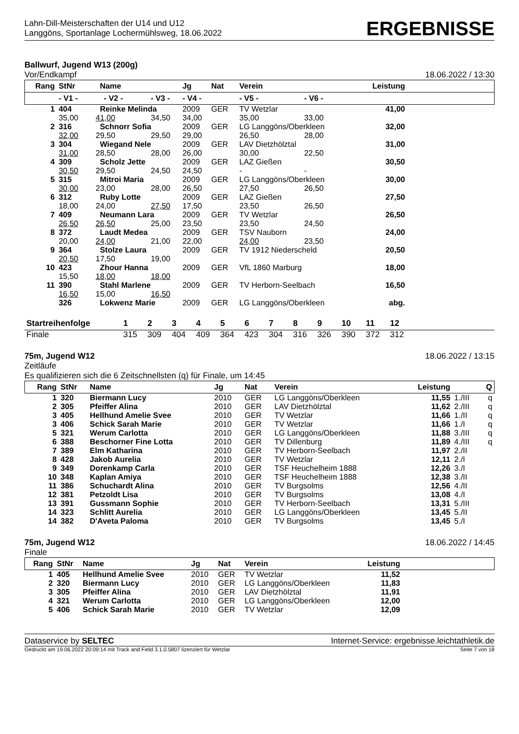Lahn-Dill-Meisterschaften der U14 und U12
Langgöns, Sportanlage Lochermühlsweg, 18.06.2022
ERGEBNISSE
Ballwurf, Jugend W13 (200g)
Vor/Endkampf 18.06.2022 / 13:30
| Rang | StNr | Name | | Jg | Nat | Verein | | Leistung | |
| --- | --- | --- | --- | --- | --- | --- | --- | --- | --- |
| | - V1 - - V2 - | | - V3 - | - V4 - | | - V5 - | - V6 - | | |
| 1 | 404 | Reinke Melinda | | 2009 | GER | TV Wetzlar | | 41,00 | |
| | 35,00 41,00 | | 34,50 | 34,00 | | 35,00 | 33,00 | | |
| 2 | 316 | Schnorr Sofia | | 2009 | GER | LG Langgöns/Oberkleen | | 32,00 | |
| | 32,00 29,50 | | 29,50 | 29,00 | | 26,50 | 28,00 | | |
| 3 | 304 | Wiegand Nele | | 2009 | GER | LAV Dietzhölztal | | 31,00 | |
| | 31,00 28,50 | | 28,00 | 26,00 | | 30,00 | 22,50 | | |
| 4 | 309 | Scholz Jette | | 2009 | GER | LAZ Gießen | | 30,50 | |
| | 30,50 29,50 | | 24,50 | 24,50 | | - | - | | |
| 5 | 315 | Mitroi Maria | | 2009 | GER | LG Langgöns/Oberkleen | | 30,00 | |
| | 30,00 23,00 | | 28,00 | 26,50 | | 27,50 | 26,50 | | |
| 6 | 312 | Ruby Lotte | | 2009 | GER | LAZ Gießen | | 27,50 | |
| | 18,00 24,00 | | 27,50 | 17,50 | | 23,50 | 26,50 | | |
| 7 | 409 | Neumann Lara | | 2009 | GER | TV Wetzlar | | 26,50 | |
| | 26,50 26,50 | | 25,00 | 23,50 | | 23,50 | 24,50 | | |
| 8 | 372 | Laudt Medea | | 2009 | GER | TSV Nauborn | | 24,00 | |
| | 20,00 24,00 | | 21,00 | 22,00 | | 24,00 | 23,50 | | |
| 9 | 364 | Stolze Laura | | 2009 | GER | TV 1912 Niederscheld | | 20,50 | |
| | 20,50 17,50 | | 19,00 | | | | | | |
| 10 | 423 | Zhour Hanna | | 2009 | GER | VfL 1860 Marburg | | 18,00 | |
| | 15,50 18,00 | | 18,00 | | | | | | |
| 11 | 390 | Stahl Marlene | | 2009 | GER | TV Herborn-Seelbach | | 16,50 | |
| | 16,50 15,00 | | 16,50 | | | | | | |
| | 326 | Lokwenz Marie | | 2009 | GER | LG Langgöns/Oberkleen | | abg. | |
| Startreihenfolge | 1 | 2 | 3 | 4 | 5 | 6 | 7 | 8 | 9 | 10 | 11 | 12 | |
| --- | --- | --- | --- | --- | --- | --- | --- | --- | --- | --- | --- | --- | --- |
| Finale | 315 | 309 | 404 | 409 | 364 | 423 | 304 | 316 | 326 | 390 | 372 | 312 | |
75m, Jugend W12 18.06.2022 / 13:15
Zeitläufe
Es qualifizieren sich die 6 Zeitschnellsten (q) für Finale, um 14:45
| Rang | StNr | Name | Jg | Nat | Verein | Leistung | | Q |
| --- | --- | --- | --- | --- | --- | --- | --- | --- |
| 1 | 320 | Biermann Lucy | 2010 | GER | LG Langgöns/Oberkleen | 11,55 | 1./III | q |
| 2 | 305 | Pfeiffer Alina | 2010 | GER | LAV Dietzhölztal | 11,62 | 2./III | q |
| 3 | 405 | Hellhund Amelie Svee | 2010 | GER | TV Wetzlar | 11,66 | 1./II | q |
| 3 | 406 | Schick Sarah Marie | 2010 | GER | TV Wetzlar | 11,66 | 1./I | q |
| 5 | 321 | Werum Carlotta | 2010 | GER | LG Langgöns/Oberkleen | 11,88 | 3./III | q |
| 6 | 388 | Beschorner Fine Lotta | 2010 | GER | TV Dillenburg | 11,89 | 4./III | q |
| 7 | 389 | Elm Katharina | 2010 | GER | TV Herborn-Seelbach | 11,97 | 2./II | |
| 8 | 428 | Jakob Aurelia | 2010 | GER | TV Wetzlar | 12,11 | 2./I | |
| 9 | 349 | Dorenkamp Carla | 2010 | GER | TSF Heuchelheim 1888 | 12,26 | 3./I | |
| 10 | 348 | Kaplan Amiya | 2010 | GER | TSF Heuchelheim 1888 | 12,38 | 3./II | |
| 11 | 386 | Schuchardt Alina | 2010 | GER | TV Burgsolms | 12,56 | 4./II | |
| 12 | 381 | Petzoldt Lisa | 2010 | GER | TV Burgsolms | 13,08 | 4./I | |
| 13 | 391 | Gussmann Sophie | 2010 | GER | TV Herborn-Seelbach | 13,31 | 5./III | |
| 14 | 323 | Schlitt Aurelia | 2010 | GER | LG Langgöns/Oberkleen | 13,45 | 5./II | |
| 14 | 382 | D'Aveta Paloma | 2010 | GER | TV Burgsolms | 13,45 | 5./I | |
75m, Jugend W12 18.06.2022 / 14:45
Finale
| Rang | StNr | Name | Jg | Nat | Verein | Leistung | |
| --- | --- | --- | --- | --- | --- | --- | --- |
| 1 | 405 | Hellhund Amelie Svee | 2010 | GER | TV Wetzlar | 11,52 | |
| 2 | 320 | Biermann Lucy | 2010 | GER | LG Langgöns/Oberkleen | 11,83 | |
| 3 | 305 | Pfeiffer Alina | 2010 | GER | LAV Dietzhölztal | 11,91 | |
| 4 | 321 | Werum Carlotta | 2010 | GER | LG Langgöns/Oberkleen | 12,00 | |
| 5 | 406 | Schick Sarah Marie | 2010 | GER | TV Wetzlar | 12,09 | |
Dataservice by SELTEC Internet-Service: ergebnisse.leichtathletik.de
Gedruckt am 19.06.2022 20:09:14 mit Track and Field 3.1.0.5807 lizenziert für Wetzlar Seite 7 von 18